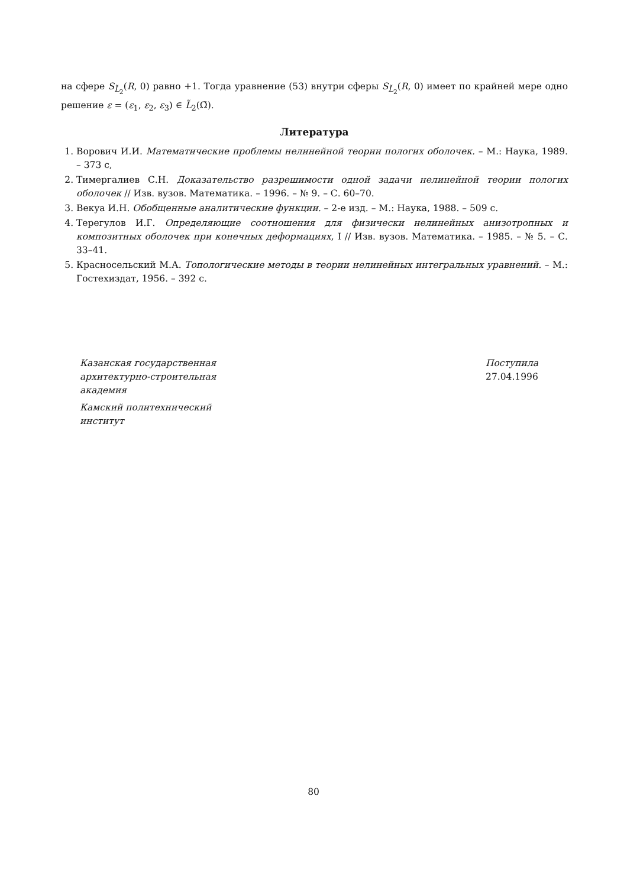на сфере S<sub>L̃<sub>2</sub></sub>(R, 0) равно +1. Тогда уравнение (53) внутри сферы S<sub>L̃<sub>2</sub></sub>(R, 0) имеет по крайней мере одно решение ε = (ε<sub>1</sub>, ε<sub>2</sub>, ε<sub>3</sub>) ∈ L̃<sub>2</sub>(Ω̄).
Литература
1. Ворович И.И. Математические проблемы нелинейной теории пологих оболочек. – М.: Наука, 1989. – 373 с,
2. Тимергалиев С.Н. Доказательство разрешимости одной задачи нелинейной теории пологих оболочек // Изв. вузов. Математика. – 1996. – № 9. – С. 60–70.
3. Векуа И.Н. Обобщенные аналитические функции. – 2-е изд. – М.: Наука, 1988. – 509 с.
4. Терегулов И.Г. Определяющие соотношения для физически нелинейных анизотропных и композитных оболочек при конечных деформациях, I // Изв. вузов. Математика. – 1985. – № 5. – С. 33–41.
5. Красносельский М.А. Топологические методы в теории нелинейных интегральных уравнений. – М.: Гостехиздат, 1956. – 392 с.
Казанская государственная
архитектурно-строительная
академия
Камский политехнический
институт
Поступила
27.04.1996
80